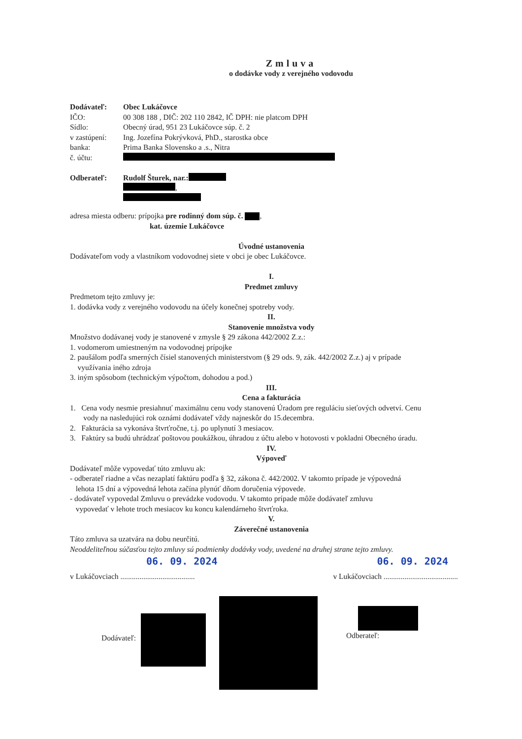Zmluva
o dodávke vody z verejného vodovodu
Dodávateľ: Obec Lukáčovce
IČO: 00 308 188 , DIČ: 202 110 2842, IČ DPH: nie platcom DPH
Sídlo: Obecný úrad, 951 23 Lukáčovce súp. č. 2
v zastúpení: Ing. Jozefína Pokrývková, PhD., starostka obce
banka: Prima Banka Slovensko a .s., Nitra
č. účtu:
Odberateľ: Rudolf Šturek, nar.:
,
adresa miesta odberu: prípojka pre rodinný dom súp. č. ,
kat. územie Lukáčovce
Úvodné ustanovenia
Dodávateľom vody a vlastníkom vodovodnej siete v obci je obec Lukáčovce.
I.
Predmet zmluvy
Predmetom tejto zmluvy je:
1. dodávka vody z verejného vodovodu na účely konečnej spotreby vody.
II.
Stanovenie množstva vody
Množstvo dodávanej vody je stanovené v zmysle § 29 zákona 442/2002 Z.z.:
1. vodomerom umiestneným na vodovodnej prípojke
2. paušálom podľa smerných čísiel stanovených ministerstvom (§ 29 ods. 9, zák. 442/2002 Z.z.) aj v prípade
využívania iného zdroja
3. iným spôsobom (technickým výpočtom, dohodou a pod.)
III.
Cena a fakturácia
1. Cena vody nesmie presiahnuť maximálnu cenu vody stanovenú Úradom pre reguláciu sieťových odvetví. Cenu
vody na nasledujúci rok oznámi dodávateľ vždy najneskôr do 15.decembra.
2. Fakturácia sa vykonáva štvrťročne, t.j. po uplynutí 3 mesiacov.
3. Faktúry sa budú uhrádzať poštovou poukážkou, úhradou z účtu alebo v hotovosti v pokladni Obecného úradu.
IV.
Výpoveď
Dodávateľ môže vypovedať túto zmluvu ak:
- odberateľ riadne a včas nezaplatí faktúru podľa § 32, zákona č. 442/2002. V takomto prípade je výpovedná
lehota 15 dní a výpovedná lehota začína plynúť dňom doručenia výpovede.
- dodávateľ vypovedal Zmluvu o prevádzke vodovodu. V takomto prípade môže dodávateľ zmluvu
vypovedať v lehote troch mesiacov ku koncu kalendárneho štvrťroka.
V.
Záverečné ustanovenia
Táto zmluva sa uzatvára na dobu neurčitú.
Neoddeliteľnou súčasťou tejto zmluvy sú podmienky dodávky vody, uvedené na druhej strane tejto zmluvy.
06. 09. 2024 06. 09. 2024
v Lukáčovciach ....................................... v Lukáčovciach .......................................
Dodávateľ: Odberateľ: